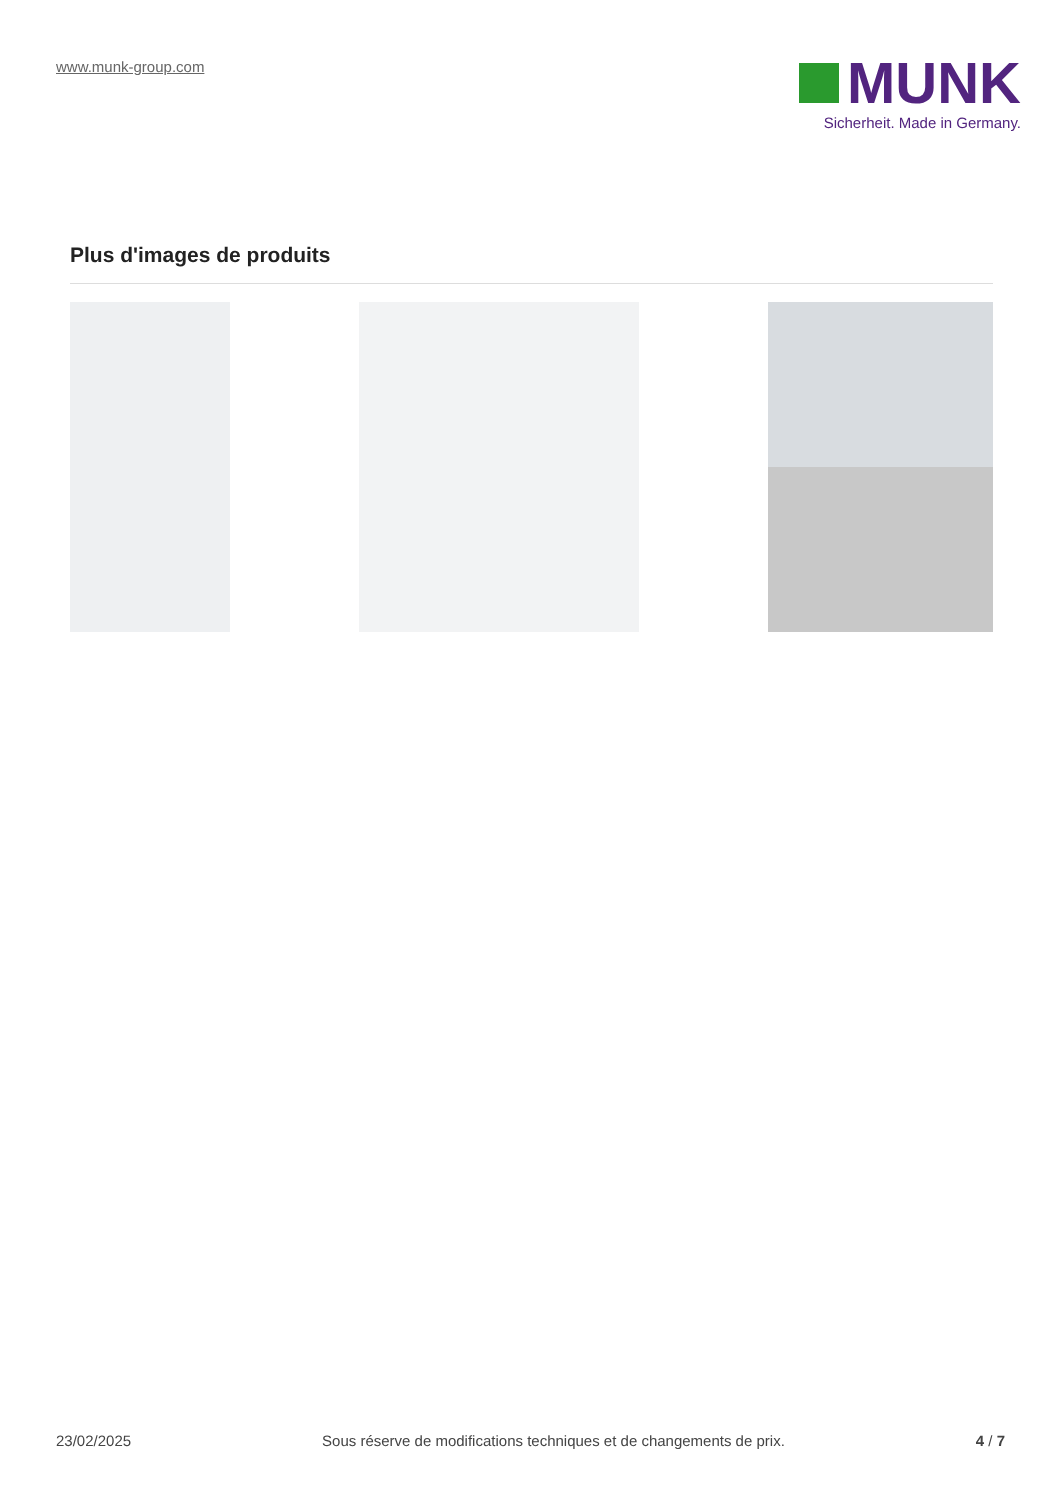www.munk-group.com
MUNK
Sicherheit. Made in Germany.
Plus d'images de produits
23/02/2025 Sous réserve de modifications techniques et de changements de prix. 4 / 7